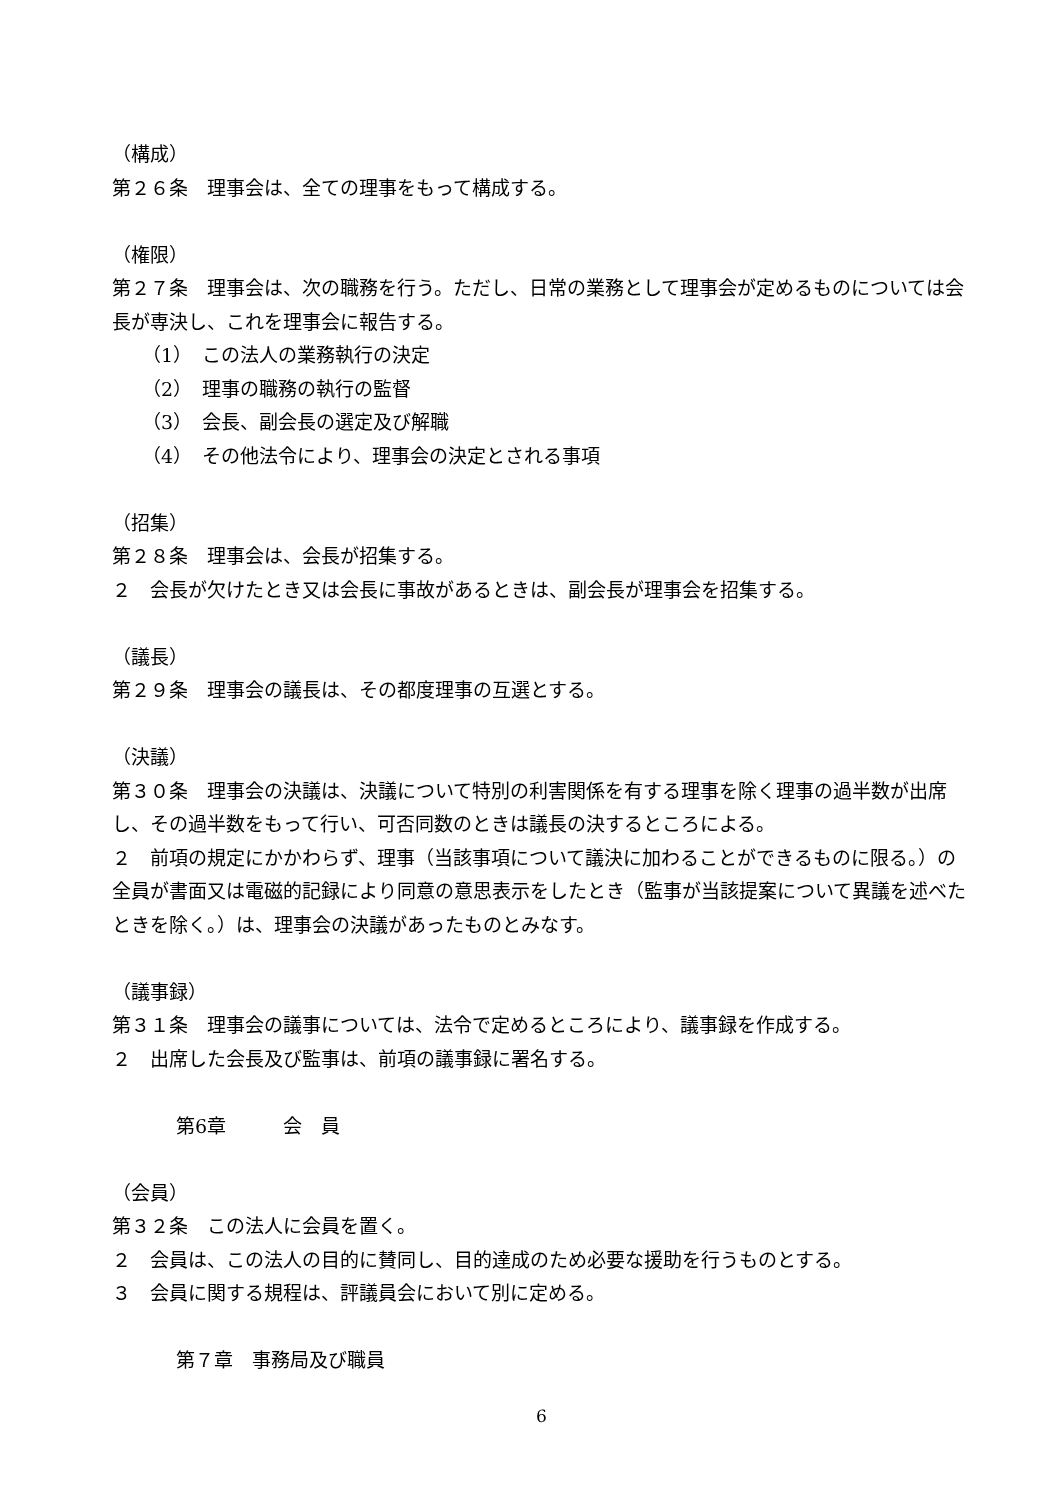（構成）
第２６条　理事会は、全ての理事をもって構成する。
（権限）
第２７条　理事会は、次の職務を行う。ただし、日常の業務として理事会が定めるものについては会長が専決し、これを理事会に報告する。
（1）　この法人の業務執行の決定
（2）　理事の職務の執行の監督
（3）　会長、副会長の選定及び解職
（4）　その他法令により、理事会の決定とされる事項
（招集）
第２８条　理事会は、会長が招集する。
２　会長が欠けたとき又は会長に事故があるときは、副会長が理事会を招集する。
（議長）
第２９条　理事会の議長は、その都度理事の互選とする。
（決議）
第３０条　理事会の決議は、決議について特別の利害関係を有する理事を除く理事の過半数が出席し、その過半数をもって行い、可否同数のときは議長の決するところによる。
２　前項の規定にかかわらず、理事（当該事項について議決に加わることができるものに限る。）の全員が書面又は電磁的記録により同意の意思表示をしたとき（監事が当該提案について異議を述べたときを除く。）は、理事会の決議があったものとみなす。
（議事録）
第３１条　理事会の議事については、法令で定めるところにより、議事録を作成する。
２　出席した会長及び監事は、前項の議事録に署名する。
第6章　　　会　員
（会員）
第３２条　この法人に会員を置く。
２　会員は、この法人の目的に賛同し、目的達成のため必要な援助を行うものとする。
３　会員に関する規程は、評議員会において別に定める。
第７章　事務局及び職員
6